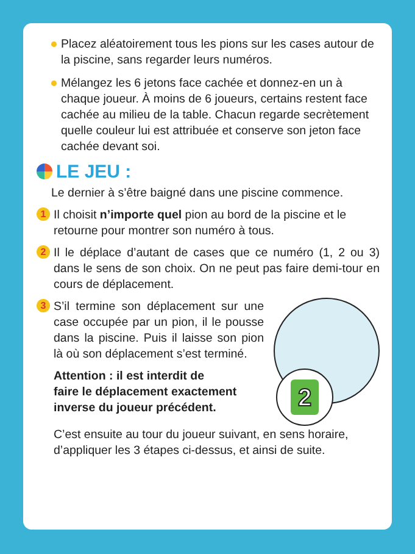Placez aléatoirement tous les pions sur les cases autour de la piscine, sans regarder leurs numéros.
Mélangez les 6 jetons face cachée et donnez-en un à chaque joueur. À moins de 6 joueurs, certains restent face cachée au milieu de la table. Chacun regarde secrètement quelle couleur lui est attribuée et conserve son jeton face cachée devant soi.
LE JEU :
Le dernier à s’être baigné dans une piscine commence.
1
Il choisit n’importe quel pion au bord de la piscine et le retourne pour montrer son numéro à tous.
2
Il le déplace d’autant de cases que ce numéro (1, 2 ou 3) dans le sens de son choix. On ne peut pas faire demi-tour en cours de déplacement.
2
3
S’il termine son déplacement sur une case occupée par un pion, il le pousse dans la piscine. Puis il laisse son pion là où son déplacement s’est terminé.
Attention : il est interdit de
faire le déplacement exactement
inverse du joueur précédent.
C’est ensuite au tour du joueur suivant, en sens horaire, d’appliquer les 3 étapes ci-dessus, et ainsi de suite.